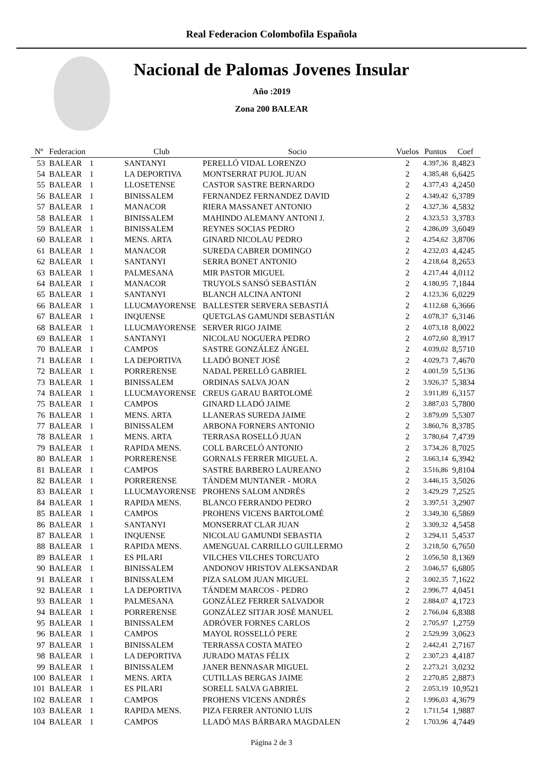Real Federacion Colombofila Española
Nacional de Palomas Jovenes Insular
Año :2019
Zona 200 BALEAR
| Nº | Federacion | | Club | Socio | Vuelos | Puntos | Coef |
| --- | --- | --- | --- | --- | --- | --- | --- |
| 53 | BALEAR | 1 | SANTANYI | PERELLÓ VIDAL LORENZO | 2 | 4.397,36 | 8,4823 |
| 54 | BALEAR | 1 | LA DEPORTIVA | MONTSERRAT PUJOL JUAN | 2 | 4.385,48 | 6,6425 |
| 55 | BALEAR | 1 | LLOSETENSE | CASTOR SASTRE BERNARDO | 2 | 4.377,43 | 4,2450 |
| 56 | BALEAR | 1 | BINISSALEM | FERNANDEZ FERNANDEZ DAVID | 2 | 4.349,42 | 6,3789 |
| 57 | BALEAR | 1 | MANACOR | RIERA MASSANET ANTONIO | 2 | 4.327,36 | 4,5832 |
| 58 | BALEAR | 1 | BINISSALEM | MAHINDO ALEMANY ANTONI J. | 2 | 4.323,53 | 3,3783 |
| 59 | BALEAR | 1 | BINISSALEM | REYNES SOCIAS PEDRO | 2 | 4.286,09 | 3,6049 |
| 60 | BALEAR | 1 | MENS. ARTA | GINARD NICOLAU PEDRO | 2 | 4.254,62 | 3,8706 |
| 61 | BALEAR | 1 | MANACOR | SUREDA CABRER DOMINGO | 2 | 4.232,03 | 4,4245 |
| 62 | BALEAR | 1 | SANTANYI | SERRA BONET ANTONIO | 2 | 4.218,64 | 8,2653 |
| 63 | BALEAR | 1 | PALMESANA | MIR PASTOR MIGUEL | 2 | 4.217,44 | 4,0112 |
| 64 | BALEAR | 1 | MANACOR | TRUYOLS SANSÓ SEBASTIÁN | 2 | 4.180,95 | 7,1844 |
| 65 | BALEAR | 1 | SANTANYI | BLANCH ALCINA ANTONI | 2 | 4.123,36 | 6,0229 |
| 66 | BALEAR | 1 | LLUCMAYORENSE | BALLESTER SERVERA SEBASTIÁ | 2 | 4.112,68 | 6,3666 |
| 67 | BALEAR | 1 | INQUENSE | QUETGLAS GAMUNDI SEBASTIÁN | 2 | 4.078,37 | 6,3146 |
| 68 | BALEAR | 1 | LLUCMAYORENSE | SERVER RIGO JAIME | 2 | 4.073,18 | 8,0022 |
| 69 | BALEAR | 1 | SANTANYI | NICOLAU NOGUERA PEDRO | 2 | 4.072,60 | 8,3917 |
| 70 | BALEAR | 1 | CAMPOS | SASTRE GONZÁLEZ ÁNGEL | 2 | 4.039,02 | 8,5710 |
| 71 | BALEAR | 1 | LA DEPORTIVA | LLADÓ BONET JOSÉ | 2 | 4.029,73 | 7,4670 |
| 72 | BALEAR | 1 | PORRERENSE | NADAL PERELLÓ GABRIEL | 2 | 4.001,59 | 5,5136 |
| 73 | BALEAR | 1 | BINISSALEM | ORDINAS SALVA JOAN | 2 | 3.926,37 | 5,3834 |
| 74 | BALEAR | 1 | LLUCMAYORENSE | CREUS GARAU BARTOLOMÉ | 2 | 3.911,89 | 6,3157 |
| 75 | BALEAR | 1 | CAMPOS | GINARD LLADÓ JAIME | 2 | 3.887,03 | 5,7800 |
| 76 | BALEAR | 1 | MENS. ARTA | LLANERAS SUREDA JAIME | 2 | 3.879,09 | 5,5307 |
| 77 | BALEAR | 1 | BINISSALEM | ARBONA FORNERS ANTONIO | 2 | 3.860,76 | 8,3785 |
| 78 | BALEAR | 1 | MENS. ARTA | TERRASA ROSELLÓ JUAN | 2 | 3.780,64 | 7,4739 |
| 79 | BALEAR | 1 | RAPIDA MENS. | COLL BARCELÓ ANTONIO | 2 | 3.734,26 | 8,7025 |
| 80 | BALEAR | 1 | PORRERENSE | GORNALS FERRER MIGUEL A. | 2 | 3.663,14 | 6,3942 |
| 81 | BALEAR | 1 | CAMPOS | SASTRE BARBERO LAUREANO | 2 | 3.516,86 | 9,8104 |
| 82 | BALEAR | 1 | PORRERENSE | TÁNDEM MUNTANER - MORA | 2 | 3.446,15 | 3,5026 |
| 83 | BALEAR | 1 | LLUCMAYORENSE | PROHENS SALOM ANDRÉS | 2 | 3.429,29 | 7,2525 |
| 84 | BALEAR | 1 | RAPIDA MENS. | BLANCO FERRANDO PEDRO | 2 | 3.397,51 | 3,2907 |
| 85 | BALEAR | 1 | CAMPOS | PROHENS VICENS BARTOLOMÉ | 2 | 3.349,30 | 6,5869 |
| 86 | BALEAR | 1 | SANTANYI | MONSERRAT CLAR JUAN | 2 | 3.309,32 | 4,5458 |
| 87 | BALEAR | 1 | INQUENSE | NICOLAU GAMUNDI SEBASTIA | 2 | 3.294,11 | 5,4537 |
| 88 | BALEAR | 1 | RAPIDA MENS. | AMENGUAL CARRILLO GUILLERMO | 2 | 3.218,50 | 6,7650 |
| 89 | BALEAR | 1 | ES PILARI | VILCHES VILCHES TORCUATO | 2 | 3.056,50 | 8,1369 |
| 90 | BALEAR | 1 | BINISSALEM | ANDONOV HRISTOV ALEKSANDAR | 2 | 3.046,57 | 6,6805 |
| 91 | BALEAR | 1 | BINISSALEM | PIZA SALOM JUAN MIGUEL | 2 | 3.002,35 | 7,1622 |
| 92 | BALEAR | 1 | LA DEPORTIVA | TÁNDEM MARCOS - PEDRO | 2 | 2.996,77 | 4,0451 |
| 93 | BALEAR | 1 | PALMESANA | GONZÁLEZ FERRER SALVADOR | 2 | 2.884,07 | 4,1723 |
| 94 | BALEAR | 1 | PORRERENSE | GONZÁLEZ SITJAR JOSÉ MANUEL | 2 | 2.766,04 | 6,8388 |
| 95 | BALEAR | 1 | BINISSALEM | ADRÓVER FORNES CARLOS | 2 | 2.705,97 | 1,2759 |
| 96 | BALEAR | 1 | CAMPOS | MAYOL ROSSELLÓ PERE | 2 | 2.529,99 | 3,0623 |
| 97 | BALEAR | 1 | BINISSALEM | TERRASSA COSTA MATEO | 2 | 2.442,41 | 2,7167 |
| 98 | BALEAR | 1 | LA DEPORTIVA | JURADO MATAS FÉLIX | 2 | 2.307,23 | 4,4187 |
| 99 | BALEAR | 1 | BINISSALEM | JANER BENNASAR MIGUEL | 2 | 2.273,21 | 3,0232 |
| 100 | BALEAR | 1 | MENS. ARTA | CUTILLAS BERGAS JAIME | 2 | 2.270,85 | 2,8873 |
| 101 | BALEAR | 1 | ES PILARI | SORELL SALVA GABRIEL | 2 | 2.053,19 | 10,9521 |
| 102 | BALEAR | 1 | CAMPOS | PROHENS VICENS ANDRÉS | 2 | 1.996,03 | 4,3679 |
| 103 | BALEAR | 1 | RAPIDA MENS. | PIZA FERRER ANTONIO LUIS | 2 | 1.711,54 | 1,9887 |
| 104 | BALEAR | 1 | CAMPOS | LLADÓ MAS BÁRBARA MAGDALEN | 2 | 1.703,96 | 4,7449 |
Página 2 de 3